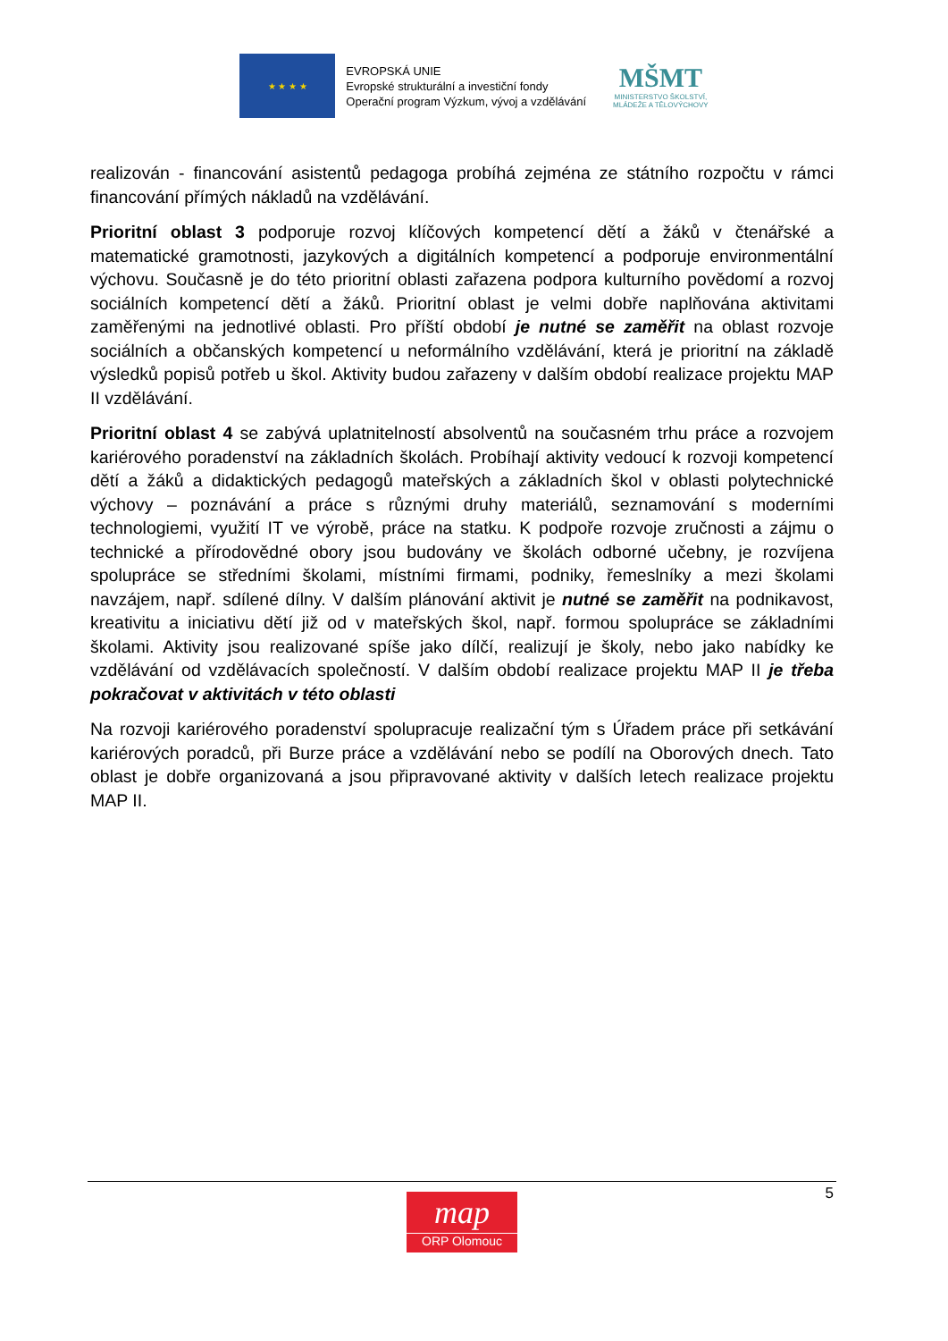★ ★ ★ ★
EVROPSKÁ UNIE
Evropské strukturální a investiční fondy
Operační program Výzkum, vývoj a vzdělávání
MŠMT
MINISTERSTVO ŠKOLSTVÍ,
MLÁDEŽE A TĚLOVÝCHOVY
realizován - financování asistentů pedagoga probíhá zejména ze státního rozpočtu v rámci financování přímých nákladů na vzdělávání.
Prioritní oblast 3 podporuje rozvoj klíčových kompetencí dětí a žáků v čtenářské a matematické gramotnosti, jazykových a digitálních kompetencí a podporuje environmentální výchovu. Současně je do této prioritní oblasti zařazena podpora kulturního povědomí a rozvoj sociálních kompetencí dětí a žáků. Prioritní oblast je velmi dobře naplňována aktivitami zaměřenými na jednotlivé oblasti. Pro příští období je nutné se zaměřit na oblast rozvoje sociálních a občanských kompetencí u neformálního vzdělávání, která je prioritní na základě výsledků popisů potřeb u škol. Aktivity budou zařazeny v dalším období realizace projektu MAP II vzdělávání.
Prioritní oblast 4 se zabývá uplatnitelností absolventů na současném trhu práce a rozvojem kariérového poradenství na základních školách. Probíhají aktivity vedoucí k rozvoji kompetencí dětí a žáků a didaktických pedagogů mateřských a základních škol v oblasti polytechnické výchovy – poznávání a práce s různými druhy materiálů, seznamování s moderními technologiemi, využití IT ve výrobě, práce na statku. K podpoře rozvoje zručnosti a zájmu o technické a přírodovědné obory jsou budovány ve školách odborné učebny, je rozvíjena spolupráce se středními školami, místními firmami, podniky, řemeslníky a mezi školami navzájem, např. sdílené dílny. V dalším plánování aktivit je nutné se zaměřit na podnikavost, kreativitu a iniciativu dětí již od v mateřských škol, např. formou spolupráce se základními školami. Aktivity jsou realizované spíše jako dílčí, realizují je školy, nebo jako nabídky ke vzdělávání od vzdělávacích společností. V dalším období realizace projektu MAP II je třeba pokračovat v aktivitách v této oblasti
Na rozvoji kariérového poradenství spolupracuje realizační tým s Úřadem práce při setkávání kariérových poradců, při Burze práce a vzdělávání nebo se podílí na Oborových dnech. Tato oblast je dobře organizovaná a jsou připravované aktivity v dalších letech realizace projektu MAP II.
5
map
ORP Olomouc